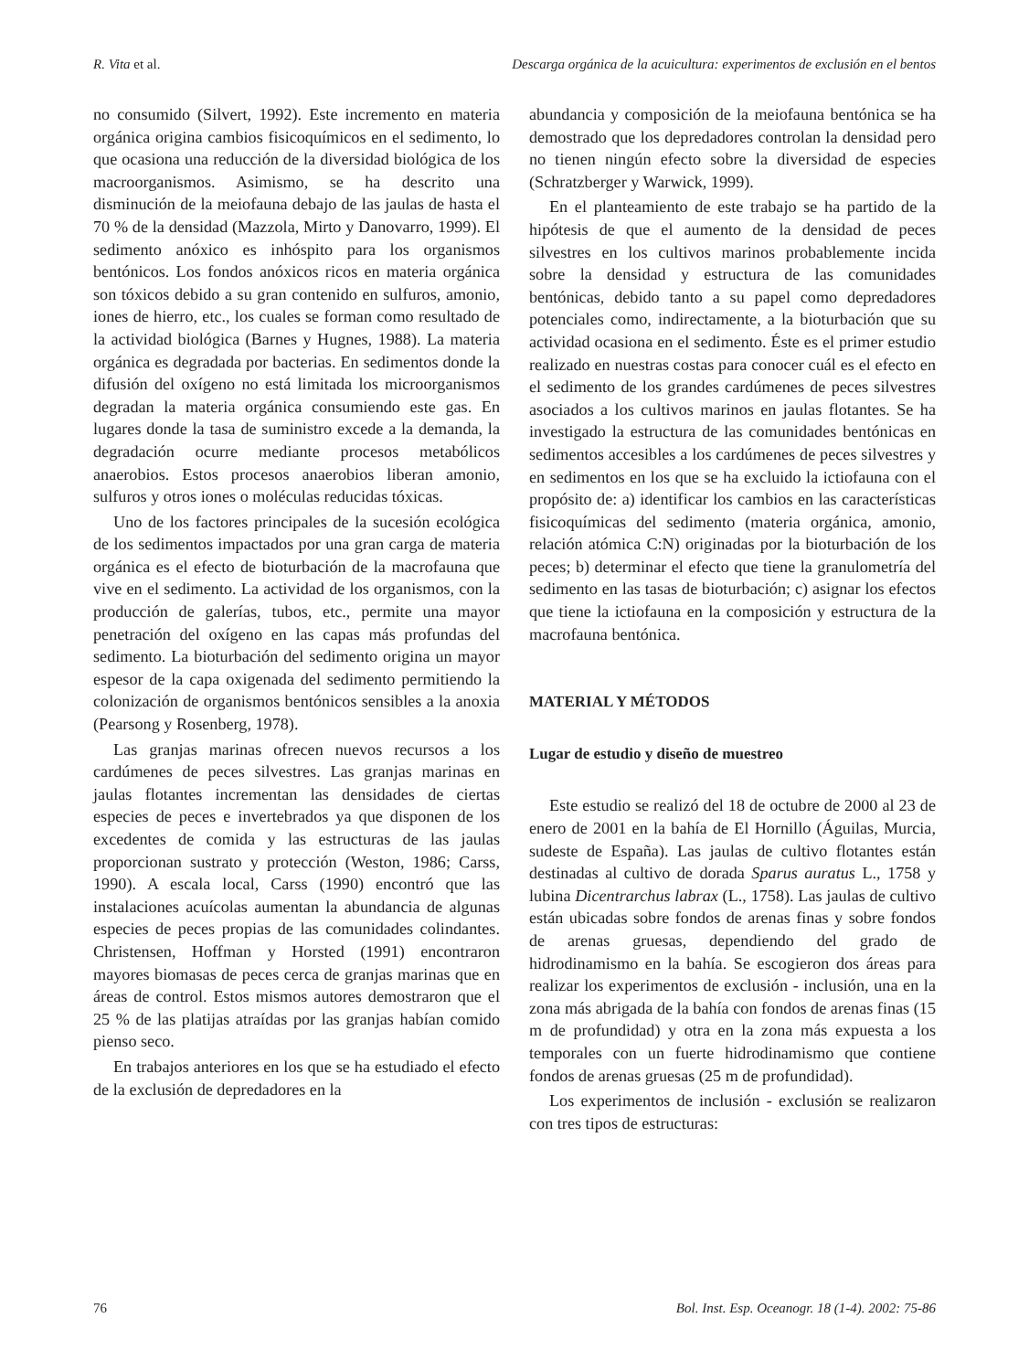R. Vita et al. Descarga orgánica de la acuicultura: experimentos de exclusión en el bentos
no consumido (Silvert, 1992). Este incremento en materia orgánica origina cambios fisicoquímicos en el sedimento, lo que ocasiona una reducción de la diversidad biológica de los macroorganismos. Asimismo, se ha descrito una disminución de la meiofauna debajo de las jaulas de hasta el 70 % de la densidad (Mazzola, Mirto y Danovarro, 1999). El sedimento anóxico es inhóspito para los organismos bentónicos. Los fondos anóxicos ricos en materia orgánica son tóxicos debido a su gran contenido en sulfuros, amonio, iones de hierro, etc., los cuales se forman como resultado de la actividad biológica (Barnes y Hugnes, 1988). La materia orgánica es degradada por bacterias. En sedimentos donde la difusión del oxígeno no está limitada los microorganismos degradan la materia orgánica consumiendo este gas. En lugares donde la tasa de suministro excede a la demanda, la degradación ocurre mediante procesos metabólicos anaerobios. Estos procesos anaerobios liberan amonio, sulfuros y otros iones o moléculas reducidas tóxicas.
Uno de los factores principales de la sucesión ecológica de los sedimentos impactados por una gran carga de materia orgánica es el efecto de bioturbación de la macrofauna que vive en el sedimento. La actividad de los organismos, con la producción de galerías, tubos, etc., permite una mayor penetración del oxígeno en las capas más profundas del sedimento. La bioturbación del sedimento origina un mayor espesor de la capa oxigenada del sedimento permitiendo la colonización de organismos bentónicos sensibles a la anoxia (Pearsong y Rosenberg, 1978).
Las granjas marinas ofrecen nuevos recursos a los cardúmenes de peces silvestres. Las granjas marinas en jaulas flotantes incrementan las densidades de ciertas especies de peces e invertebrados ya que disponen de los excedentes de comida y las estructuras de las jaulas proporcionan sustrato y protección (Weston, 1986; Carss, 1990). A escala local, Carss (1990) encontró que las instalaciones acuícolas aumentan la abundancia de algunas especies de peces propias de las comunidades colindantes. Christensen, Hoffman y Horsted (1991) encontraron mayores biomasas de peces cerca de granjas marinas que en áreas de control. Estos mismos autores demostraron que el 25 % de las platijas atraídas por las granjas habían comido pienso seco.
En trabajos anteriores en los que se ha estudiado el efecto de la exclusión de depredadores en la
abundancia y composición de la meiofauna bentónica se ha demostrado que los depredadores controlan la densidad pero no tienen ningún efecto sobre la diversidad de especies (Schratzberger y Warwick, 1999).
En el planteamiento de este trabajo se ha partido de la hipótesis de que el aumento de la densidad de peces silvestres en los cultivos marinos probablemente incida sobre la densidad y estructura de las comunidades bentónicas, debido tanto a su papel como depredadores potenciales como, indirectamente, a la bioturbación que su actividad ocasiona en el sedimento. Éste es el primer estudio realizado en nuestras costas para conocer cuál es el efecto en el sedimento de los grandes cardúmenes de peces silvestres asociados a los cultivos marinos en jaulas flotantes. Se ha investigado la estructura de las comunidades bentónicas en sedimentos accesibles a los cardúmenes de peces silvestres y en sedimentos en los que se ha excluido la ictiofauna con el propósito de: a) identificar los cambios en las características fisicoquímicas del sedimento (materia orgánica, amonio, relación atómica C:N) originadas por la bioturbación de los peces; b) determinar el efecto que tiene la granulometría del sedimento en las tasas de bioturbación; c) asignar los efectos que tiene la ictiofauna en la composición y estructura de la macrofauna bentónica.
MATERIAL Y MÉTODOS
Lugar de estudio y diseño de muestreo
Este estudio se realizó del 18 de octubre de 2000 al 23 de enero de 2001 en la bahía de El Hornillo (Águilas, Murcia, sudeste de España). Las jaulas de cultivo flotantes están destinadas al cultivo de dorada Sparus auratus L., 1758 y lubina Dicentrarchus labrax (L., 1758). Las jaulas de cultivo están ubicadas sobre fondos de arenas finas y sobre fondos de arenas gruesas, dependiendo del grado de hidrodinamismo en la bahía. Se escogieron dos áreas para realizar los experimentos de exclusión - inclusión, una en la zona más abrigada de la bahía con fondos de arenas finas (15 m de profundidad) y otra en la zona más expuesta a los temporales con un fuerte hidrodinamismo que contiene fondos de arenas gruesas (25 m de profundidad).
Los experimentos de inclusión - exclusión se realizaron con tres tipos de estructuras:
76 Bol. Inst. Esp. Oceanogr. 18 (1-4). 2002: 75-86